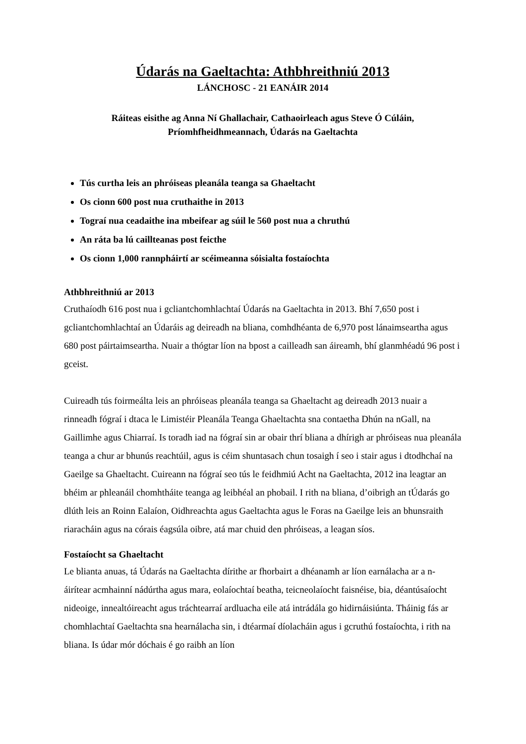Údarás na Gaeltachta: Athbhreithniú 2013
LÁNCHOSC - 21 EANÁIR 2014
Ráiteas eisithe ag Anna Ní Ghallachair, Cathaoirleach agus Steve Ó Cúláin,
Príomhfheidhmeannach, Údarás na Gaeltachta
Tús curtha leis an phróiseas pleanála teanga sa Ghaeltacht
Os cionn 600 post nua cruthaithe in 2013
Tograí nua ceadaithe ina mbeifear ag súil le 560 post nua a chruthú
An ráta ba lú caillteanas post feicthe
Os cionn 1,000 rannpháirtí ar scéimeanna sóisialta fostaíochta
Athbhreithniú ar 2013
Cruthaíodh 616 post nua i gcliantchomhlachtaí Údarás na Gaeltachta in 2013. Bhí 7,650 post i gcliantchomhlachtaí an Údaráis ag deireadh na bliana, comhdhéanta de 6,970 post lánaimseartha agus 680 post páirtaimseartha. Nuair a thógtar líon na bpost a cailleadh san áireamh, bhí glanmhéadú 96 post i gceist.
Cuireadh tús foirmeálta leis an phróiseas pleanála teanga sa Ghaeltacht ag deireadh 2013 nuair a rinneadh fógraí i dtaca le Limistéir Pleanála Teanga Ghaeltachta sna contaetha Dhún na nGall, na Gaillimhe agus Chiarraí. Is toradh iad na fógraí sin ar obair thrí bliana a dhírigh ar phróiseas nua pleanála teanga a chur ar bhunús reachtúil, agus is céim shuntasach chun tosaigh í seo i stair agus i dtodhchaí na Gaeilge sa Ghaeltacht. Cuireann na fógraí seo tús le feidhmiú Acht na Gaeltachta, 2012 ina leagtar an bhéim ar phleanáil chomhtháite teanga ag leibhéal an phobail. I rith na bliana, d’oibrigh an tÚdarás go dlúth leis an Roinn Ealaíon, Oidhreachta agus Gaeltachta agus le Foras na Gaeilge leis an bhunsraith riaracháin agus na córais éagsúla oibre, atá mar chuid den phróiseas, a leagan síos.
Fostaíocht sa Ghaeltacht
Le blianta anuas, tá Údarás na Gaeltachta dírithe ar fhorbairt a dhéanamh ar líon earnálacha ar a n-áirítear acmhainní nádúrtha agus mara, eolaíochtaí beatha, teicneolaíocht faisnéise, bia, déantúsaíocht nideoige, innealtóireacht agus tráchtearraí ardluacha eile atá intrádála go hidirnáisiúnta. Tháinig fás ar chomhlachtaí Gaeltachta sna hearnálacha sin, i dtéarmaí díolacháin agus i gcruthú fostaíochta, i rith na bliana. Is údar mór dóchais é go raibh an líon